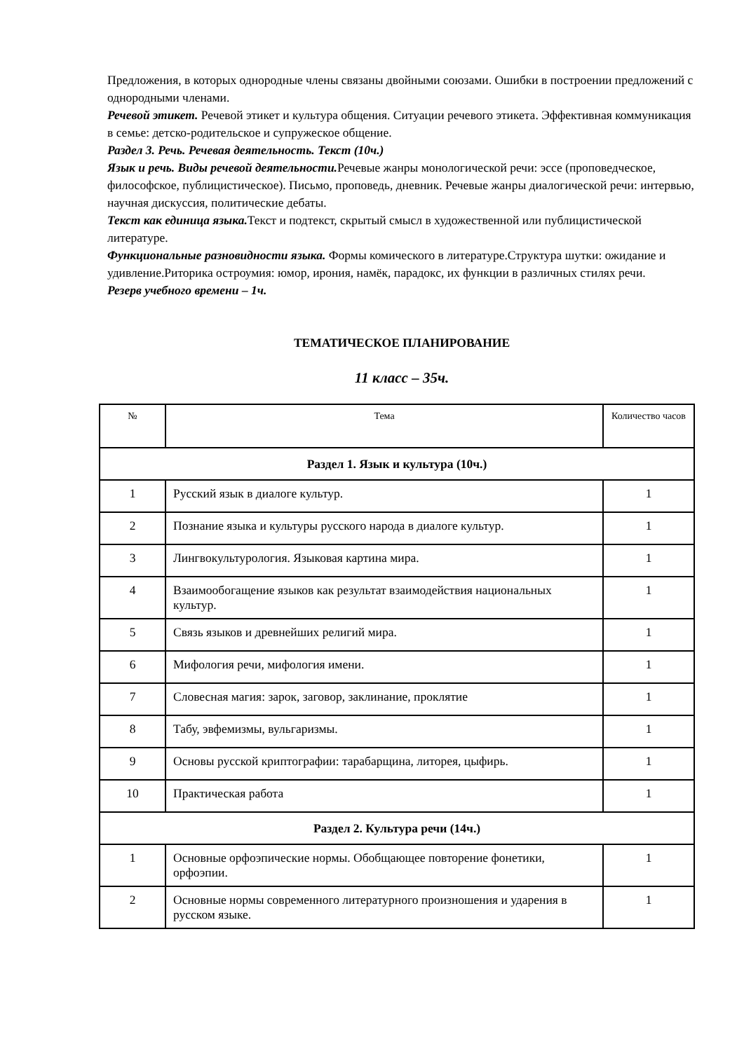Предложения, в которых однородные члены связаны двойными союзами. Ошибки в построении предложений с однородными членами.
Речевой этикет. Речевой этикет и культура общения. Ситуации речевого этикета. Эффективная коммуникация в семье: детско-родительское и супружеское общение.
Раздел 3. Речь. Речевая деятельность. Текст (10ч.)
Язык и речь. Виды речевой деятельности. Речевые жанры монологической речи: эссе (проповедческое, философское, публицистическое). Письмо, проповедь, дневник. Речевые жанры диалогической речи: интервью, научная дискуссия, политические дебаты.
Текст как единица языка. Текст и подтекст, скрытый смысл в художественной или публицистической литературе.
Функциональные разновидности языка. Формы комического в литературе.Структура шутки: ожидание и удивление.Риторика остроумия: юмор, ирония, намёк, парадокс, их функции в различных стилях речи.
Резерв учебного времени – 1ч.
ТЕМАТИЧЕСКОЕ ПЛАНИРОВАНИЕ
11 класс – 35ч.
| № | Тема | Количество часов |
| --- | --- | --- |
| Раздел 1. Язык и культура (10ч.) | | |
| 1 | Русский язык в диалоге культур. | 1 |
| 2 | Познание языка и культуры русского народа в диалоге культур. | 1 |
| 3 | Лингвокультурология. Языковая картина мира. | 1 |
| 4 | Взаимообогащение языков как результат взаимодействия национальных культур. | 1 |
| 5 | Связь языков и древнейших религий мира. | 1 |
| 6 | Мифология речи, мифология имени. | 1 |
| 7 | Словесная магия: зарок, заговор, заклинание, проклятие | 1 |
| 8 | Табу, эвфемизмы, вульгаризмы. | 1 |
| 9 | Основы русской криптографии: тарабарщина, литорея, цыфирь. | 1 |
| 10 | Практическая работа | 1 |
| Раздел 2. Культура речи (14ч.) | | |
| 1 | Основные орфоэпические нормы. Обобщающее повторение фонетики, орфоэпии. | 1 |
| 2 | Основные нормы современного литературного произношения и ударения в русском языке. | 1 |